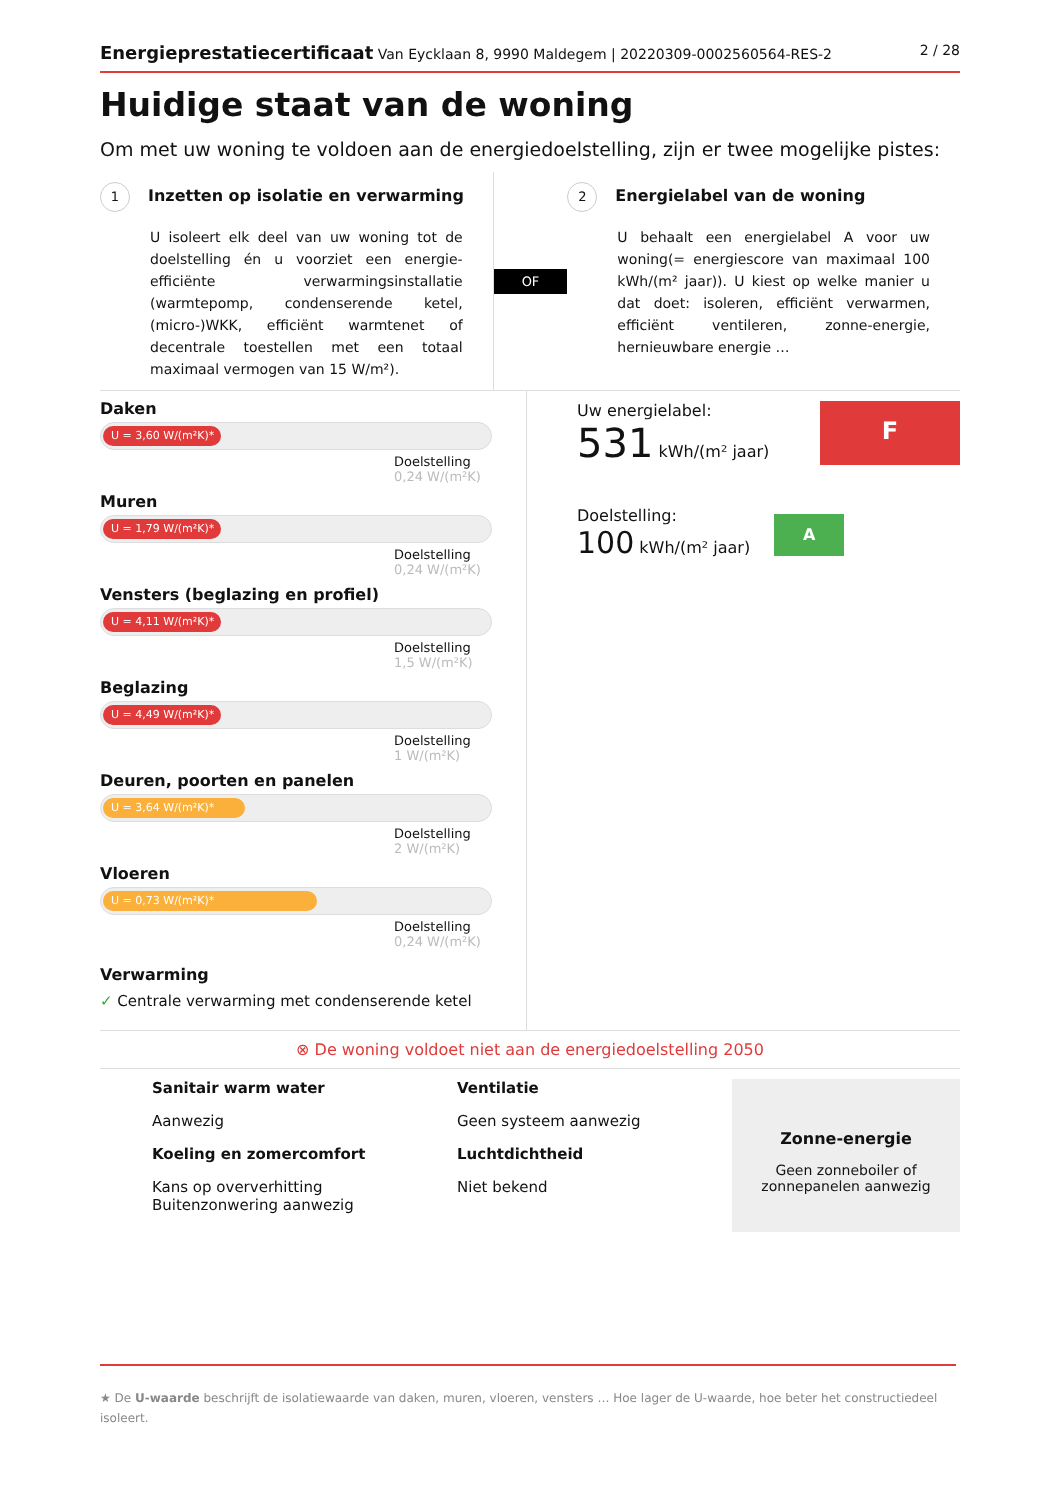Energieprestatiecertificaat Van Eycklaan 8, 9990 Maldegem | 20220309-0002560564-RES-2
2 / 28
Huidige staat van de woning
Om met uw woning te voldoen aan de energiedoelstelling, zijn er twee mogelijke pistes:
1 Inzetten op isolatie en verwarming
U isoleert elk deel van uw woning tot de doelstelling én u voorziet een energie-efficiënte verwarmingsinstallatie (warmtepomp, condenserende ketel, (micro-)WKK, efficiënt warmtenet of decentrale toestellen met een totaal maximaal vermogen van 15 W/m²).
OF
2 Energielabel van de woning
U behaalt een energielabel A voor uw woning(= energiescore van maximaal 100 kWh/(m² jaar)). U kiest op welke manier u dat doet: isoleren, efficiënt verwarmen, efficiënt ventileren, zonne-energie, hernieuwbare energie …
Daken
U = 3,60 W/(m²K)*
Doelstelling
0,24 W/(m²K)
Muren
U = 1,79 W/(m²K)*
Doelstelling
0,24 W/(m²K)
Vensters (beglazing en profiel)
U = 4,11 W/(m²K)*
Doelstelling
1,5 W/(m²K)
Beglazing
U = 4,49 W/(m²K)*
Doelstelling
1 W/(m²K)
Deuren, poorten en panelen
U = 3,64 W/(m²K)*
Doelstelling
2 W/(m²K)
Vloeren
U = 0,73 W/(m²K)*
Doelstelling
0,24 W/(m²K)
Verwarming
✓ Centrale verwarming met condenserende ketel
Uw energielabel:
531 kWh/(m² jaar)
F
Doelstelling:
100 kWh/(m² jaar)
A
⊗ De woning voldoet niet aan de energiedoelstelling 2050
Sanitair warm water
Aanwezig
Ventilatie
Geen systeem aanwezig
Koeling en zomercomfort
Kans op oververhitting
Buitenzonwering aanwezig
Luchtdichtheid
Niet bekend
Zonne-energie
Geen zonneboiler of
zonnepanelen aanwezig
★ De U-waarde beschrijft de isolatiewaarde van daken, muren, vloeren, vensters … Hoe lager de U-waarde, hoe beter het constructiedeel isoleert.